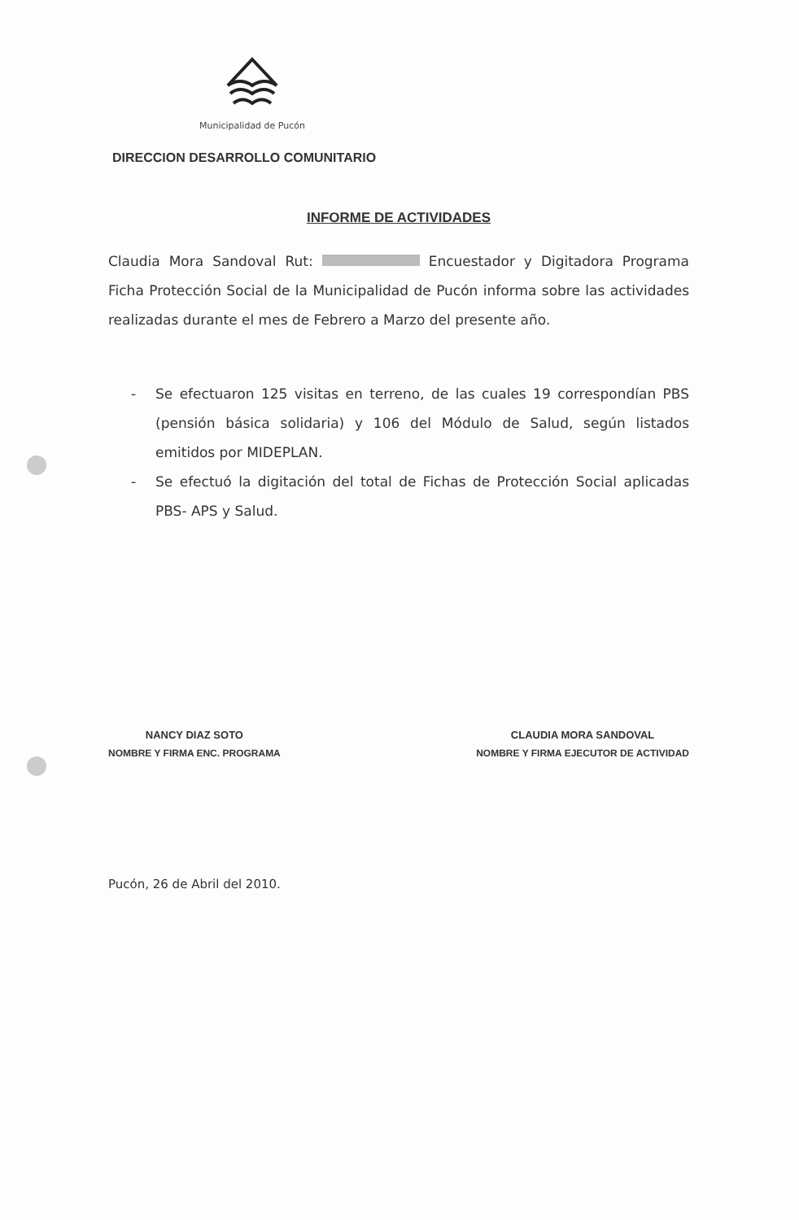Municipalidad de Pucón
DIRECCION DESARROLLO COMUNITARIO
INFORME DE ACTIVIDADES
Claudia Mora Sandoval Rut: Encuestador y Digitadora Programa Ficha Protección Social de la Municipalidad de Pucón informa sobre las actividades realizadas durante el mes de Febrero a Marzo del presente año.
- Se efectuaron 125 visitas en terreno, de las cuales 19 correspondían PBS (pensión básica solidaria) y 106 del Módulo de Salud, según listados emitidos por MIDEPLAN.
- Se efectuó la digitación del total de Fichas de Protección Social aplicadas PBS- APS y Salud.
NANCY DIAZ SOTO
NOMBRE Y FIRMA ENC. PROGRAMA
CLAUDIA MORA SANDOVAL
NOMBRE Y FIRMA EJECUTOR DE ACTIVIDAD
Pucón, 26 de Abril del 2010.